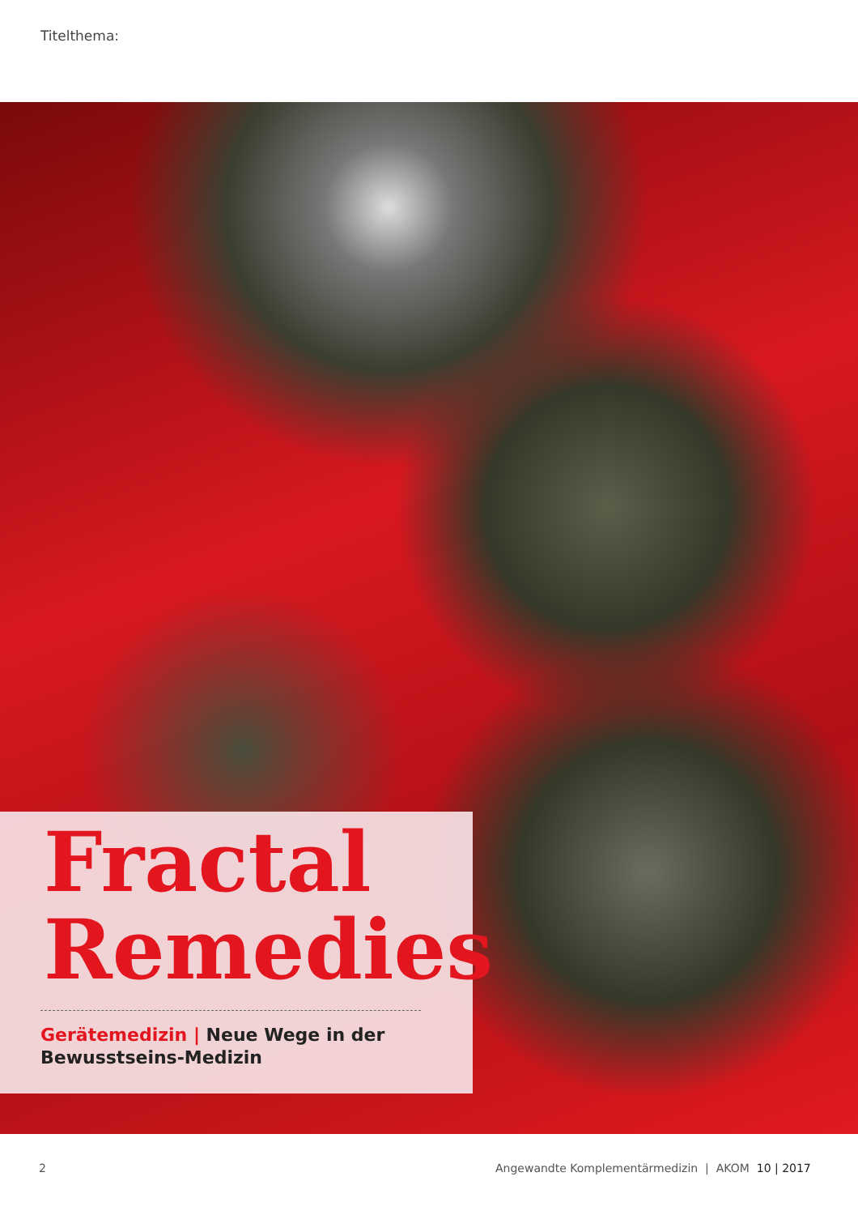Titelthema:
Fractal
Remedies
Gerätemedizin | Neue Wege in der
Bewusstseins-Medizin
2
Angewandte Komplementärmedizin | AKOM 10 | 2017